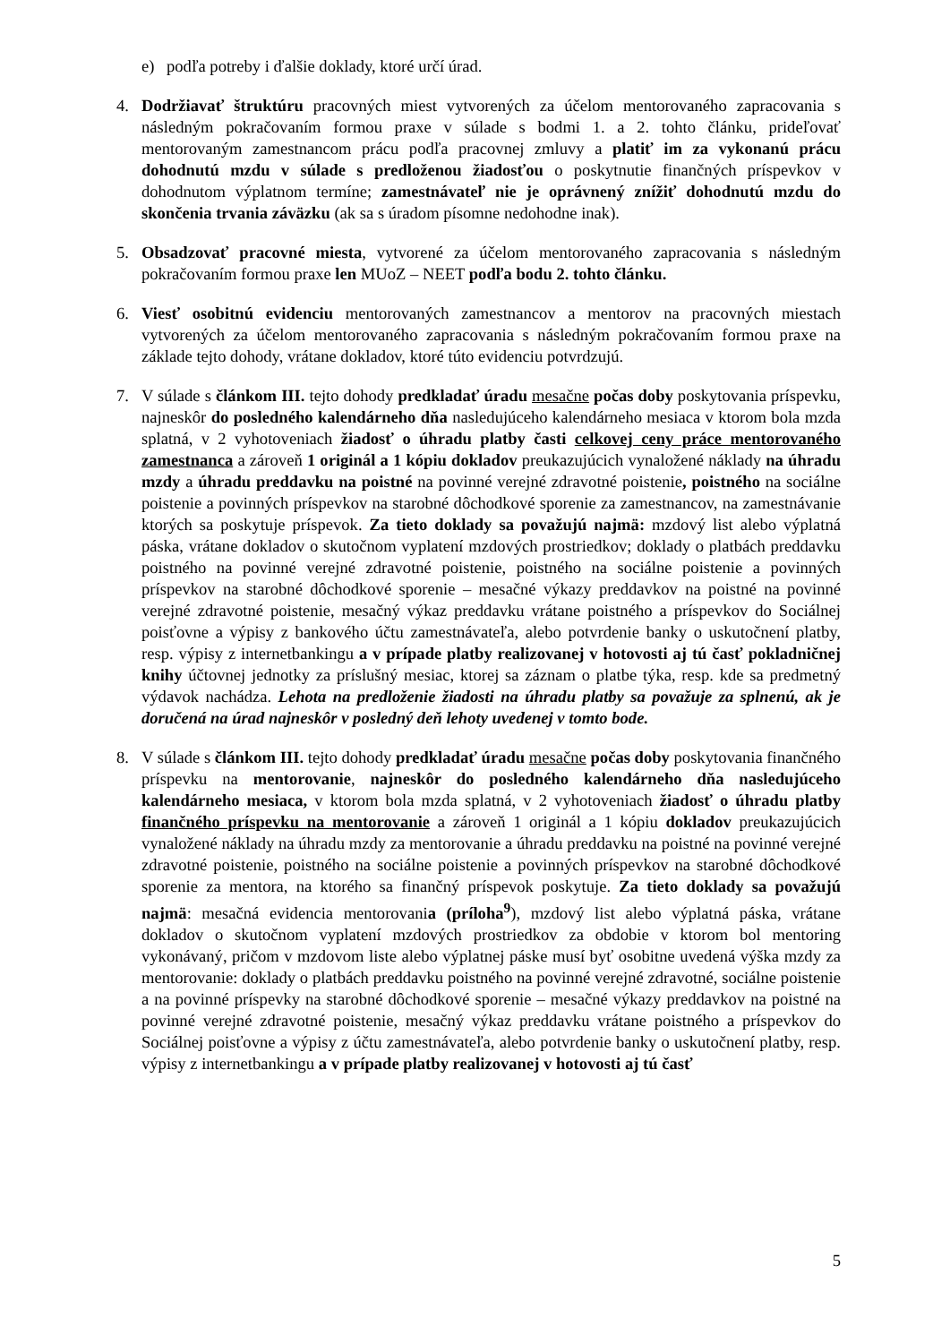e) podľa potreby i ďalšie doklady, ktoré určí úrad.
4. Dodržiavať štruktúru pracovných miest vytvorených za účelom mentorovaného zapracovania s následným pokračovaním formou praxe v súlade s bodmi 1. a 2. tohto článku, prideľovať mentorovaným zamestnancom prácu podľa pracovnej zmluvy a platiť im za vykonanú prácu dohodnutú mzdu v súlade s predloženou žiadosťou o poskytnutie finančných príspevkov v dohodnutom výplatnom termíne; zamestnávateľ nie je oprávnený znížiť dohodnutú mzdu do skončenia trvania záväzku (ak sa s úradom písomne nedohodne inak).
5. Obsadzovať pracovné miesta, vytvorené za účelom mentorovaného zapracovania s následným pokračovaním formou praxe len MUoZ – NEET podľa bodu 2. tohto článku.
6. Viesť osobitnú evidenciu mentorovaných zamestnancov a mentorov na pracovných miestach vytvorených za účelom mentorovaného zapracovania s následným pokračovaním formou praxe na základe tejto dohody, vrátane dokladov, ktoré túto evidenciu potvrdzujú.
7. V súlade s článkom III. tejto dohody predkladať úradu mesačne počas doby poskytovania príspevku, najneskôr do posledného kalendárneho dňa nasledujúceho kalendárneho mesiaca v ktorom bola mzda splatná, v 2 vyhotoveniach žiadosť o úhradu platby časti celkovej ceny práce mentorovaného zamestnanca a zároveň 1 originál a 1 kópiu dokladov preukazujúcich vynaložené náklady na úhradu mzdy a úhradu preddavku na poistné na povinné verejné zdravotné poistenie, poistného na sociálne poistenie a povinných príspevkov na starobné dôchodkové sporenie za zamestnancov, na zamestnávanie ktorých sa poskytuje príspevok. Za tieto doklady sa považujú najmä: mzdový list alebo výplatná páska, vrátane dokladov o skutočnom vyplatení mzdových prostriedkov; doklady o platbách preddavku poistného na povinné verejné zdravotné poistenie, poistného na sociálne poistenie a povinných príspevkov na starobné dôchodkové sporenie – mesačné výkazy preddavkov na poistné na povinné verejné zdravotné poistenie, mesačný výkaz preddavku vrátane poistného a príspevkov do Sociálnej poisťovne a výpisy z bankového účtu zamestnávateľa, alebo potvrdenie banky o uskutočnení platby, resp. výpisy z internetbankingu a v prípade platby realizovanej v hotovosti aj tú časť pokladničnej knihy účtovnej jednotky za príslušný mesiac, ktorej sa záznam o platbe týka, resp. kde sa predmetný výdavok nachádza. Lehota na predloženie žiadosti na úhradu platby sa považuje za splnenú, ak je doručená na úrad najneskôr v posledný deň lehoty uvedenej v tomto bode.
8. V súlade s článkom III. tejto dohody predkladať úradu mesačne počas doby poskytovania finančného príspevku na mentorovanie, najneskôr do posledného kalendárneho dňa nasledujúceho kalendárneho mesiaca, v ktorom bola mzda splatná, v 2 vyhotoveniach žiadosť o úhradu platby finančného príspevku na mentorovanie a zároveň 1 originál a 1 kópiu dokladov preukazujúcich vynaložené náklady na úhradu mzdy za mentorovanie a úhradu preddavku na poistné na povinné verejné zdravotné poistenie, poistného na sociálne poistenie a povinných príspevkov na starobné dôchodkové sporenie za mentora, na ktorého sa finančný príspevok poskytuje. Za tieto doklady sa považujú najmä: mesačná evidencia mentorovania (príloha<sup>9</sup>), mzdový list alebo výplatná páska, vrátane dokladov o skutočnom vyplatení mzdových prostriedkov za obdobie v ktorom bol mentoring vykonávaný, pričom v mzdovom liste alebo výplatnej páske musí byť osobitne uvedená výška mzdy za mentorovanie: doklady o platbách preddavku poistného na povinné verejné zdravotné, sociálne poistenie a na povinné príspevky na starobné dôchodkové sporenie – mesačné výkazy preddavkov na poistné na povinné verejné zdravotné poistenie, mesačný výkaz preddavku vrátane poistného a príspevkov do Sociálnej poisťovne a výpisy z účtu zamestnávateľa, alebo potvrdenie banky o uskutočnení platby, resp. výpisy z internetbankingu a v prípade platby realizovanej v hotovosti aj tú časť
5